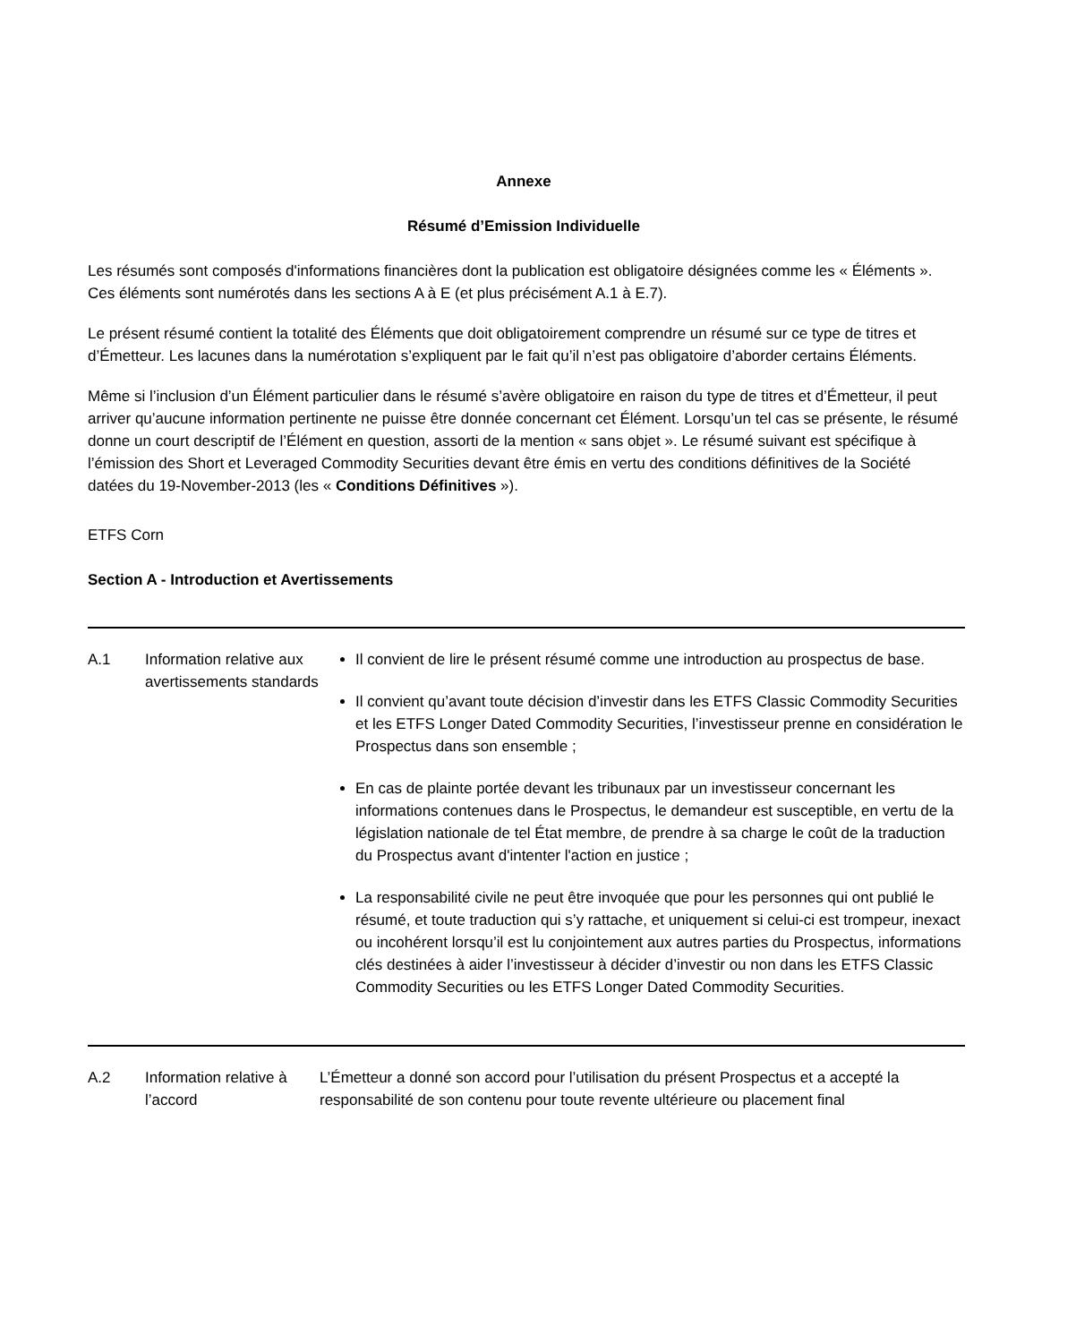Annexe
Résumé d’Emission Individuelle
Les résumés sont composés d'informations financières dont la publication est obligatoire désignées comme les « Éléments ». Ces éléments sont numérotés dans les sections A à E (et plus précisément A.1 à E.7).
Le présent résumé contient la totalité des Éléments que doit obligatoirement comprendre un résumé sur ce type de titres et d’Émetteur. Les lacunes dans la numérotation s’expliquent par le fait qu’il n’est pas obligatoire d’aborder certains Éléments.
Même si l’inclusion d’un Élément particulier dans le résumé s’avère obligatoire en raison du type de titres et d’Émetteur, il peut arriver qu’aucune information pertinente ne puisse être donnée concernant cet Élément. Lorsqu’un tel cas se présente, le résumé donne un court descriptif de l’Élément en question, assorti de la mention « sans objet ». Le résumé suivant est spécifique à l’émission des Short et Leveraged Commodity Securities devant être émis en vertu des conditions définitives de la Société datées du 19-November-2013 (les « Conditions Définitives »).
ETFS Corn
Section A - Introduction et Avertissements
| A.1 | Information relative aux avertissements standards | Il convient de lire le présent résumé comme une introduction au prospectus de base. Il convient qu’avant toute décision d’investir dans les ETFS Classic Commodity Securities et les ETFS Longer Dated Commodity Securities, l’investisseur prenne en considération le Prospectus dans son ensemble ; En cas de plainte portée devant les tribunaux par un investisseur concernant les informations contenues dans le Prospectus, le demandeur est susceptible, en vertu de la législation nationale de tel État membre, de prendre à sa charge le coût de la traduction du Prospectus avant d'intenter l'action en justice ; La responsabilité civile ne peut être invoquée que pour les personnes qui ont publié le résumé, et toute traduction qui s’y rattache, et uniquement si celui-ci est trompeur, inexact ou incohérent lorsqu’il est lu conjointement aux autres parties du Prospectus, informations clés destinées à aider l’investisseur à décider d’investir ou non dans les ETFS Classic Commodity Securities ou les ETFS Longer Dated Commodity Securities. |
| A.2 | Information relative à l’accord | L’Émetteur a donné son accord pour l’utilisation du présent Prospectus et a accepté la responsabilité de son contenu pour toute revente ultérieure ou placement final |